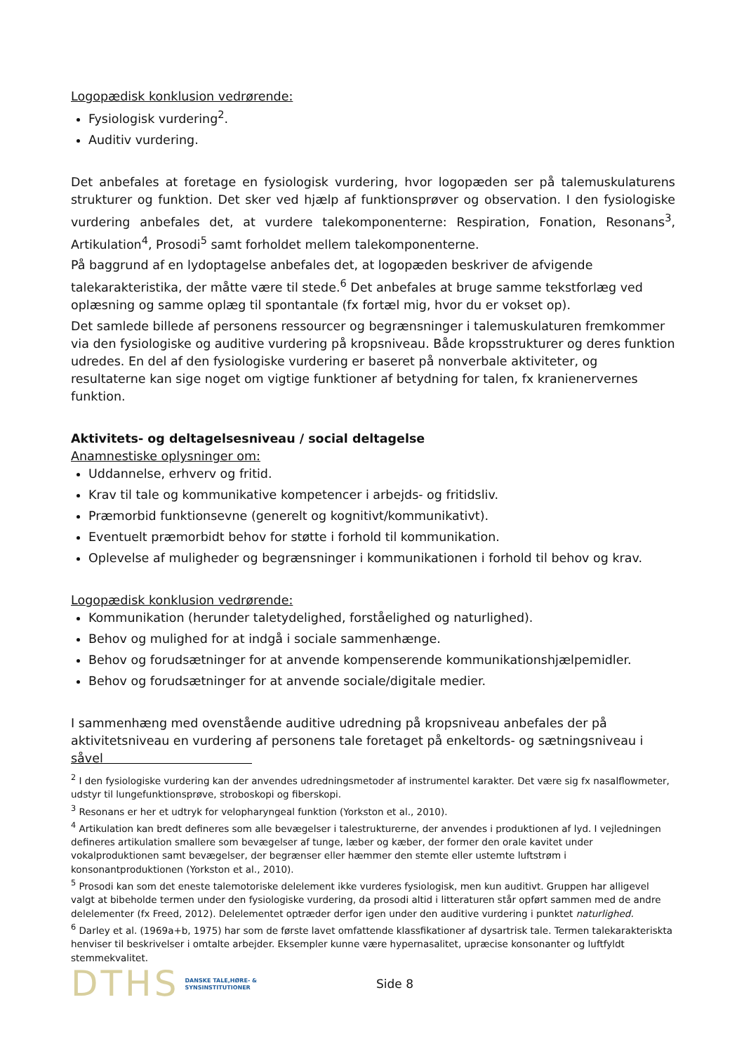Logopædisk konklusion vedrørende:
Fysiologisk vurdering<sup>2</sup>.
Auditiv vurdering.
Det anbefales at foretage en fysiologisk vurdering, hvor logopæden ser på talemuskulaturens strukturer og funktion. Det sker ved hjælp af funktionsprøver og observation. I den fysiologiske vurdering anbefales det, at vurdere talekomponenterne: Respiration, Fonation, Resonans<sup>3</sup>, Artikulation<sup>4</sup>, Prosodi<sup>5</sup> samt forholdet mellem talekomponenterne.
På baggrund af en lydoptagelse anbefales det, at logopæden beskriver de afvigende talekarakteristika, der måtte være til stede.<sup>6</sup> Det anbefales at bruge samme tekstforlæg ved oplæsning og samme oplæg til spontantale (fx fortæl mig, hvor du er vokset op).
Det samlede billede af personens ressourcer og begrænsninger i talemuskulaturen fremkommer via den fysiologiske og auditive vurdering på kropsniveau. Både kropsstrukturer og deres funktion udredes. En del af den fysiologiske vurdering er baseret på nonverbale aktiviteter, og resultaterne kan sige noget om vigtige funktioner af betydning for talen, fx kranienervernes funktion.
Aktivitets- og deltagelsesniveau / social deltagelse
Anamnestiske oplysninger om:
Uddannelse, erhverv og fritid.
Krav til tale og kommunikative kompetencer i arbejds- og fritidsliv.
Præmorbid funktionsevne (generelt og kognitivt/kommunikativt).
Eventuelt præmorbidt behov for støtte i forhold til kommunikation.
Oplevelse af muligheder og begrænsninger i kommunikationen i forhold til behov og krav.
Logopædisk konklusion vedrørende:
Kommunikation (herunder taletydelighed, forståelighed og naturlighed).
Behov og mulighed for at indgå i sociale sammenhænge.
Behov og forudsætninger for at anvende kompenserende kommunikationshjælpemidler.
Behov og forudsætninger for at anvende sociale/digitale medier.
I sammenhæng med ovenstående auditive udredning på kropsniveau anbefales der på aktivitetsniveau en vurdering af personens tale foretaget på enkeltords- og sætningsniveau i såvel
<sup>2</sup> I den fysiologiske vurdering kan der anvendes udredningsmetoder af instrumentel karakter. Det være sig fx nasalflowmeter, udstyr til lungefunktionsprøve, stroboskopi og fiberskopi.
<sup>3</sup> Resonans er her et udtryk for velopharyngeal funktion (Yorkston et al., 2010).
<sup>4</sup> Artikulation kan bredt defineres som alle bevægelser i talestrukturerne, der anvendes i produktionen af lyd. I vejledningen defineres artikulation smallere som bevægelser af tunge, læber og kæber, der former den orale kavitet under vokalproduktionen samt bevægelser, der begrænser eller hæmmer den stemte eller ustemte luftstrøm i konsonantproduktionen (Yorkston et al., 2010).
<sup>5</sup> Prosodi kan som det eneste talemotoriske delelement ikke vurderes fysiologisk, men kun auditivt. Gruppen har alligevel valgt at bibeholde termen under den fysiologiske vurdering, da prosodi altid i litteraturen står opført sammen med de andre delelementer (fx Freed, 2012). Delelementet optræder derfor igen under den auditive vurdering i punktet naturlighed.
<sup>6</sup> Darley et al. (1969a+b, 1975) har som de første lavet omfattende klassfikationer af dysartrisk tale. Termen talekarakteriskta henviser til beskrivelser i omtalte arbejder. Eksempler kunne være hypernasalitet, upræcise konsonanter og luftfyldt stemmekvalitet.
DTHS DANSKE TALE,HØRE- &
SYNSINSTITUTIONER Side 8